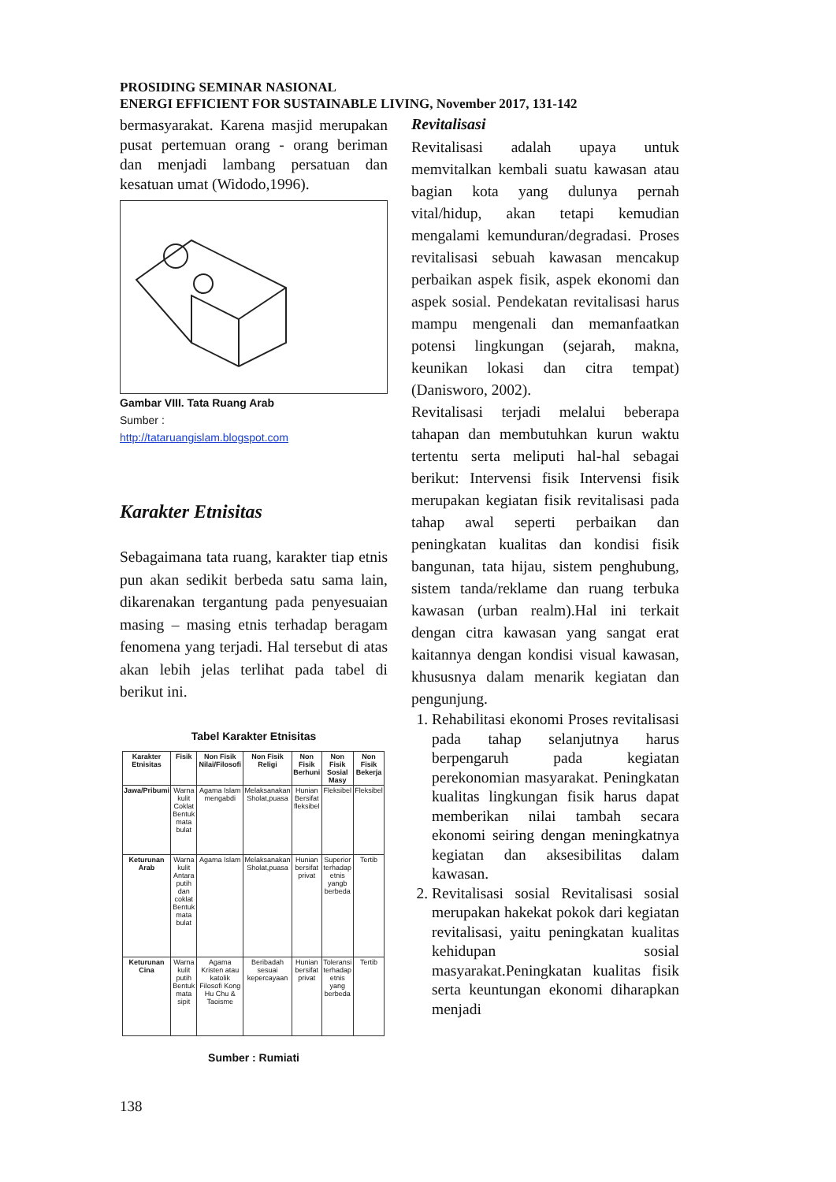PROSIDING SEMINAR NASIONAL
ENERGI EFFICIENT FOR SUSTAINABLE LIVING, November 2017, 131-142
bermasyarakat. Karena masjid merupakan pusat pertemuan orang - orang beriman dan menjadi lambang persatuan dan kesatuan umat (Widodo,1996).
Gambar VIII. Tata Ruang Arab
Sumber :
http://tataruangislam.blogspot.com
Karakter Etnisitas
Sebagaimana tata ruang, karakter tiap etnis pun akan sedikit berbeda satu sama lain, dikarenakan tergantung pada penyesuaian masing – masing etnis terhadap beragam fenomena yang terjadi. Hal tersebut di atas akan lebih jelas terlihat pada tabel di berikut ini.
Tabel Karakter Etnisitas
| Karakter Etnisitas | Fisik | Non Fisik Nilai/Filosofi | Non Fisik Religi | Non Fisik Berhuni | Non Fisik Sosial Masy | Non Fisik Bekerja |
| --- | --- | --- | --- | --- | --- | --- |
| Jawa/Pribumi | Warna kulit Coklat Bentuk mata bulat | Agama Islam mengabdi | Melaksanakan Sholat,puasa | Hunian Bersifat fleksibel | Fleksibel | Fleksibel |
| Keturunan Arab | Warna kulit Antara putih dan coklat Bentuk mata bulat | Agama Islam | Melaksanakan Sholat,puasa | Hunian bersifat privat | Superior terhadap etnis yangb berbeda | Tertib |
| Keturunan Cina | Warna kulit putih Bentuk mata sipit | Agama Kristen atau katolik Filosofi Kong Hu Chu & Taoisme | Beribadah sesuai kepercayaan | Hunian bersifat privat | Toleransi terhadap etnis yang berbeda | Tertib |
Sumber : Rumiati
Revitalisasi
Revitalisasi adalah upaya untuk memvitalkan kembali suatu kawasan atau bagian kota yang dulunya pernah vital/hidup, akan tetapi kemudian mengalami kemunduran/degradasi. Proses revitalisasi sebuah kawasan mencakup perbaikan aspek fisik, aspek ekonomi dan aspek sosial. Pendekatan revitalisasi harus mampu mengenali dan memanfaatkan potensi lingkungan (sejarah, makna, keunikan lokasi dan citra tempat) (Danisworo, 2002).
Revitalisasi terjadi melalui beberapa tahapan dan membutuhkan kurun waktu tertentu serta meliputi hal-hal sebagai berikut: Intervensi fisik Intervensi fisik merupakan kegiatan fisik revitalisasi pada tahap awal seperti perbaikan dan peningkatan kualitas dan kondisi fisik bangunan, tata hijau, sistem penghubung, sistem tanda/reklame dan ruang terbuka kawasan (urban realm).Hal ini terkait dengan citra kawasan yang sangat erat kaitannya dengan kondisi visual kawasan, khususnya dalam menarik kegiatan dan pengunjung.
1. Rehabilitasi ekonomi Proses revitalisasi pada tahap selanjutnya harus berpengaruh pada kegiatan perekonomian masyarakat. Peningkatan kualitas lingkungan fisik harus dapat memberikan nilai tambah secara ekonomi seiring dengan meningkatnya kegiatan dan aksesibilitas dalam kawasan.
2. Revitalisasi sosial Revitalisasi sosial merupakan hakekat pokok dari kegiatan revitalisasi, yaitu peningkatan kualitas kehidupan sosial masyarakat.Peningkatan kualitas fisik serta keuntungan ekonomi diharapkan menjadi
138